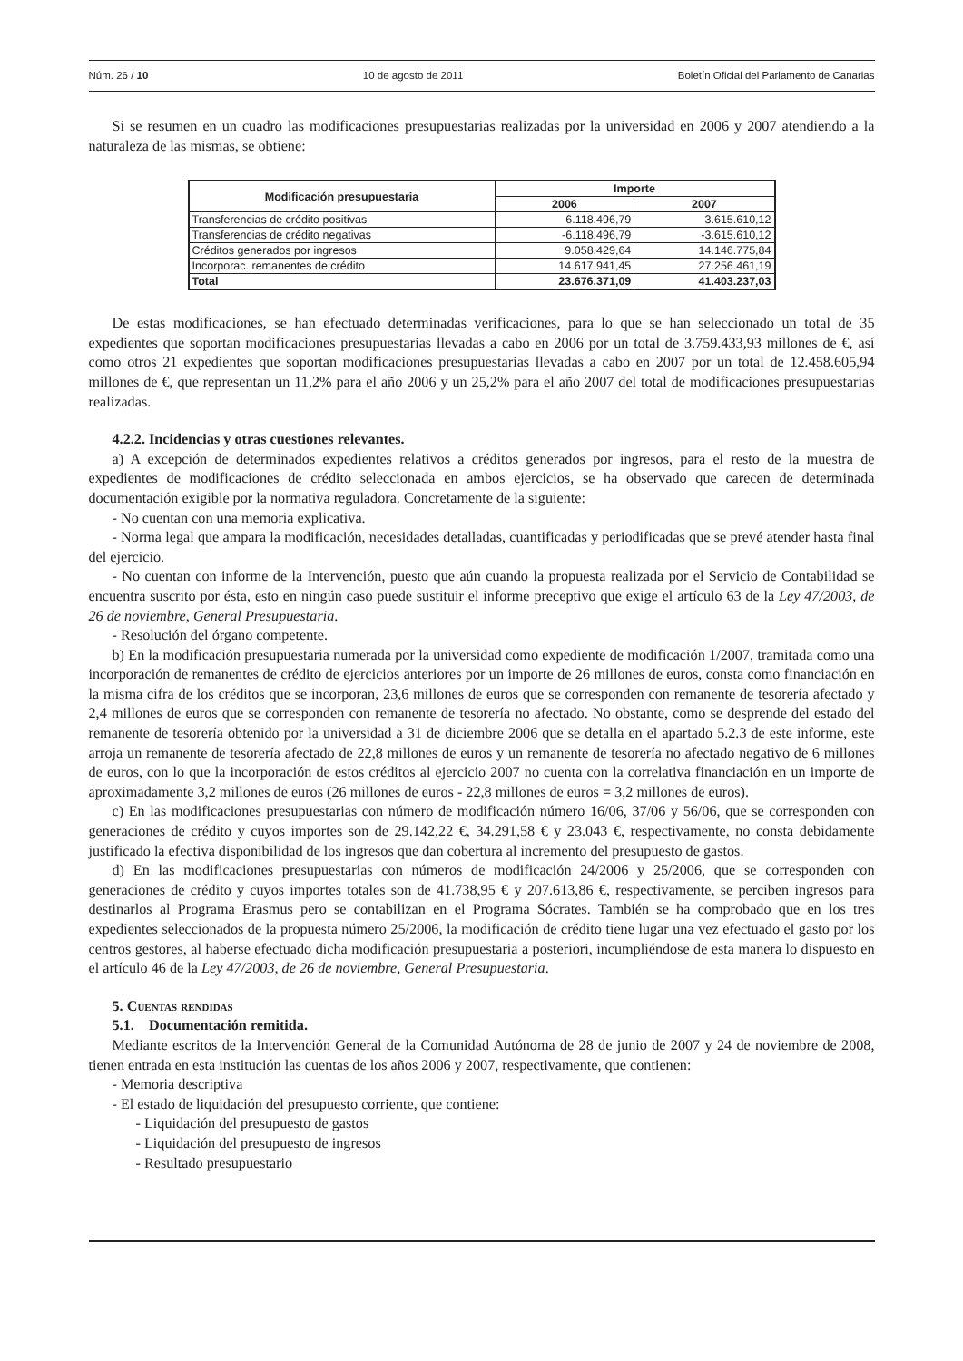Núm. 26 / 10 10 de agosto de 2011 Boletín Oficial del Parlamento de Canarias
Si se resumen en un cuadro las modificaciones presupuestarias realizadas por la universidad en 2006 y 2007 atendiendo a la naturaleza de las mismas, se obtiene:
| Modificación presupuestaria | Importe | |
| --- | --- | --- |
| | 2006 | 2007 |
| Transferencias de crédito positivas | 6.118.496,79 | 3.615.610,12 |
| Transferencias de crédito negativas | -6.118.496,79 | -3.615.610,12 |
| Créditos generados por ingresos | 9.058.429,64 | 14.146.775,84 |
| Incorporac. remanentes de crédito | 14.617.941,45 | 27.256.461,19 |
| Total | 23.676.371,09 | 41.403.237,03 |
De estas modificaciones, se han efectuado determinadas verificaciones, para lo que se han seleccionado un total de 35 expedientes que soportan modificaciones presupuestarias llevadas a cabo en 2006 por un total de 3.759.433,93 millones de €, así como otros 21 expedientes que soportan modificaciones presupuestarias llevadas a cabo en 2007 por un total de 12.458.605,94 millones de €, que representan un 11,2% para el año 2006 y un 25,2% para el año 2007 del total de modificaciones presupuestarias realizadas.
4.2.2. Incidencias y otras cuestiones relevantes.
a) A excepción de determinados expedientes relativos a créditos generados por ingresos, para el resto de la muestra de expedientes de modificaciones de crédito seleccionada en ambos ejercicios, se ha observado que carecen de determinada documentación exigible por la normativa reguladora. Concretamente de la siguiente:
- No cuentan con una memoria explicativa.
- Norma legal que ampara la modificación, necesidades detalladas, cuantificadas y periodificadas que se prevé atender hasta final del ejercicio.
- No cuentan con informe de la Intervención, puesto que aún cuando la propuesta realizada por el Servicio de Contabilidad se encuentra suscrito por ésta, esto en ningún caso puede sustituir el informe preceptivo que exige el artículo 63 de la Ley 47/2003, de 26 de noviembre, General Presupuestaria.
- Resolución del órgano competente.
b) En la modificación presupuestaria numerada por la universidad como expediente de modificación 1/2007, tramitada como una incorporación de remanentes de crédito de ejercicios anteriores por un importe de 26 millones de euros, consta como financiación en la misma cifra de los créditos que se incorporan, 23,6 millones de euros que se corresponden con remanente de tesorería afectado y 2,4 millones de euros que se corresponden con remanente de tesorería no afectado. No obstante, como se desprende del estado del remanente de tesorería obtenido por la universidad a 31 de diciembre 2006 que se detalla en el apartado 5.2.3 de este informe, este arroja un remanente de tesorería afectado de 22,8 millones de euros y un remanente de tesorería no afectado negativo de 6 millones de euros, con lo que la incorporación de estos créditos al ejercicio 2007 no cuenta con la correlativa financiación en un importe de aproximadamente 3,2 millones de euros (26 millones de euros - 22,8 millones de euros = 3,2 millones de euros).
c) En las modificaciones presupuestarias con número de modificación número 16/06, 37/06 y 56/06, que se corresponden con generaciones de crédito y cuyos importes son de 29.142,22 €, 34.291,58 € y 23.043 €, respectivamente, no consta debidamente justificado la efectiva disponibilidad de los ingresos que dan cobertura al incremento del presupuesto de gastos.
d) En las modificaciones presupuestarias con números de modificación 24/2006 y 25/2006, que se corresponden con generaciones de crédito y cuyos importes totales son de 41.738,95 € y 207.613,86 €, respectivamente, se perciben ingresos para destinarlos al Programa Erasmus pero se contabilizan en el Programa Sócrates. También se ha comprobado que en los tres expedientes seleccionados de la propuesta número 25/2006, la modificación de crédito tiene lugar una vez efectuado el gasto por los centros gestores, al haberse efectuado dicha modificación presupuestaria a posteriori, incumpliéndose de esta manera lo dispuesto en el artículo 46 de la Ley 47/2003, de 26 de noviembre, General Presupuestaria.
5. Cuentas rendidas
5.1. Documentación remitida.
Mediante escritos de la Intervención General de la Comunidad Autónoma de 28 de junio de 2007 y 24 de noviembre de 2008, tienen entrada en esta institución las cuentas de los años 2006 y 2007, respectivamente, que contienen:
- Memoria descriptiva
- El estado de liquidación del presupuesto corriente, que contiene:
- Liquidación del presupuesto de gastos
- Liquidación del presupuesto de ingresos
- Resultado presupuestario